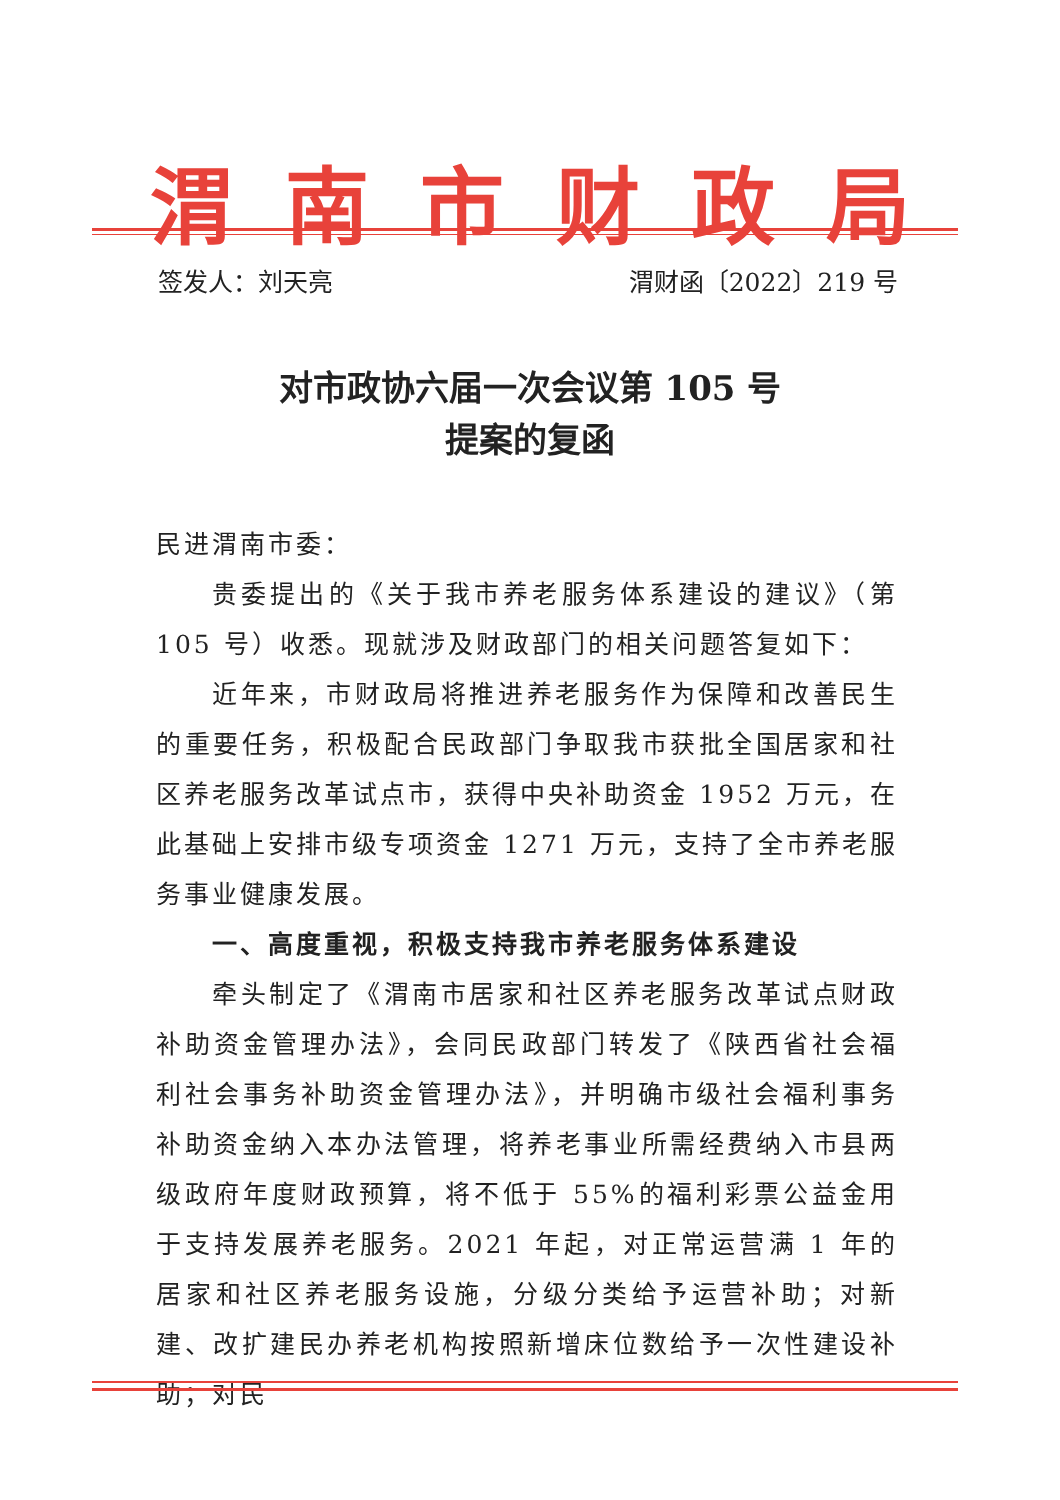渭南市财政局
签发人：刘天亮 渭财函〔2022〕219 号
对市政协六届一次会议第 105 号
提案的复函
民进渭南市委：
贵委提出的《关于我市养老服务体系建设的建议》（第105 号）收悉。现就涉及财政部门的相关问题答复如下：
近年来，市财政局将推进养老服务作为保障和改善民生的重要任务，积极配合民政部门争取我市获批全国居家和社区养老服务改革试点市，获得中央补助资金 1952 万元，在此基础上安排市级专项资金 1271 万元，支持了全市养老服务事业健康发展。
一、高度重视，积极支持我市养老服务体系建设
牵头制定了《渭南市居家和社区养老服务改革试点财政补助资金管理办法》，会同民政部门转发了《陕西省社会福利社会事务补助资金管理办法》，并明确市级社会福利事务补助资金纳入本办法管理，将养老事业所需经费纳入市县两级政府年度财政预算，将不低于 55%的福利彩票公益金用于支持发展养老服务。2021 年起，对正常运营满 1 年的居家和社区养老服务设施，分级分类给予运营补助；对新建、改扩建民办养老机构按照新增床位数给予一次性建设补助；对民